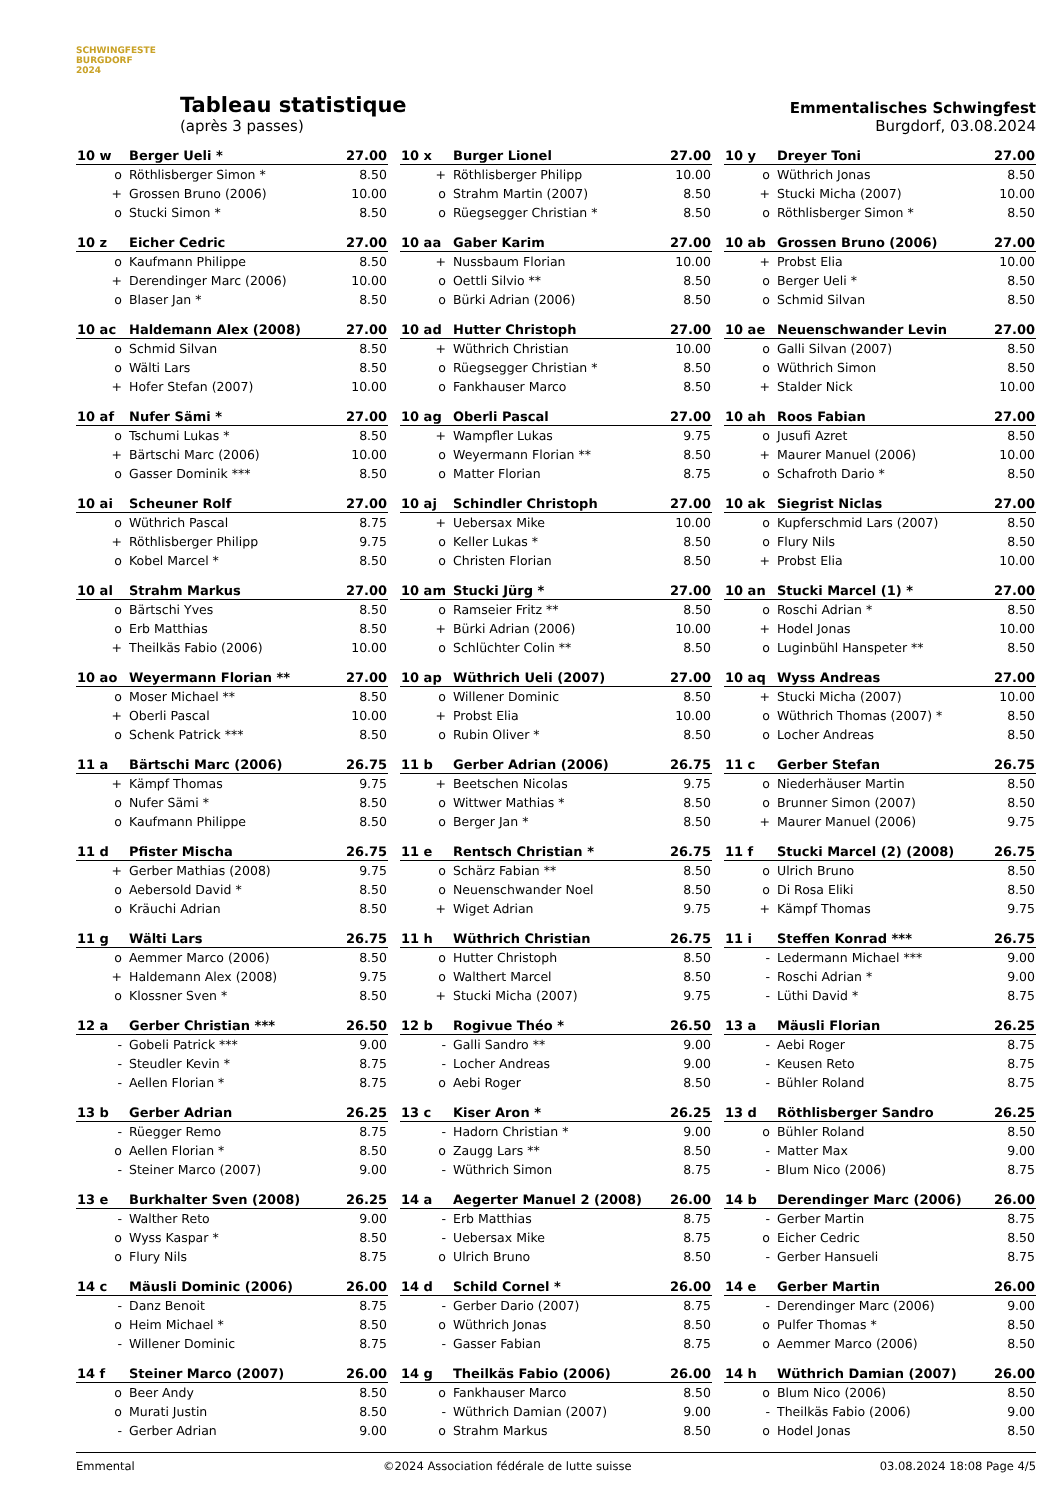SCHWINGFESTE BURGDORF 2024
Tableau statistique
(après 3 passes)
Emmentalisches Schwingfest
Burgdorf, 03.08.2024
| 10 w | Berger Ueli * | 27.00 |
| --- | --- | --- |
| o | Röthlisberger Simon * | 8.50 |
| + | Grossen Bruno (2006) | 10.00 |
| o | Stucki Simon * | 8.50 |
| 10 x | Burger Lionel | 27.00 |
| --- | --- | --- |
| + | Röthlisberger Philipp | 10.00 |
| o | Strahm Martin (2007) | 8.50 |
| o | Rüegsegger Christian * | 8.50 |
| 10 y | Dreyer Toni | 27.00 |
| --- | --- | --- |
| o | Wüthrich Jonas | 8.50 |
| + | Stucki Micha (2007) | 10.00 |
| o | Röthlisberger Simon * | 8.50 |
| 10 z | Eicher Cedric | 27.00 |
| --- | --- | --- |
| o | Kaufmann Philippe | 8.50 |
| + | Derendinger Marc (2006) | 10.00 |
| o | Blaser Jan * | 8.50 |
| 10 aa | Gaber Karim | 27.00 |
| --- | --- | --- |
| + | Nussbaum Florian | 10.00 |
| o | Oettli Silvio ** | 8.50 |
| o | Bürki Adrian (2006) | 8.50 |
| 10 ab | Grossen Bruno (2006) | 27.00 |
| --- | --- | --- |
| + | Probst Elia | 10.00 |
| o | Berger Ueli * | 8.50 |
| o | Schmid Silvan | 8.50 |
| 10 ac | Haldemann Alex (2008) | 27.00 |
| --- | --- | --- |
| o | Schmid Silvan | 8.50 |
| o | Wälti Lars | 8.50 |
| + | Hofer Stefan (2007) | 10.00 |
| 10 ad | Hutter Christoph | 27.00 |
| --- | --- | --- |
| + | Wüthrich Christian | 10.00 |
| o | Rüegsegger Christian * | 8.50 |
| o | Fankhauser Marco | 8.50 |
| 10 ae | Neuenschwander Levin | 27.00 |
| --- | --- | --- |
| o | Galli Silvan (2007) | 8.50 |
| o | Wüthrich Simon | 8.50 |
| + | Stalder Nick | 10.00 |
| 10 af | Nufer Sämi * | 27.00 |
| --- | --- | --- |
| o | Tschumi Lukas * | 8.50 |
| + | Bärtschi Marc (2006) | 10.00 |
| o | Gasser Dominik *** | 8.50 |
| 10 ag | Oberli Pascal | 27.00 |
| --- | --- | --- |
| + | Wampfler Lukas | 9.75 |
| o | Weyermann Florian ** | 8.50 |
| o | Matter Florian | 8.75 |
| 10 ah | Roos Fabian | 27.00 |
| --- | --- | --- |
| o | Jusufi Azret | 8.50 |
| + | Maurer Manuel (2006) | 10.00 |
| o | Schafroth Dario * | 8.50 |
| 10 ai | Scheuner Rolf | 27.00 |
| --- | --- | --- |
| o | Wüthrich Pascal | 8.75 |
| + | Röthlisberger Philipp | 9.75 |
| o | Kobel Marcel * | 8.50 |
| 10 aj | Schindler Christoph | 27.00 |
| --- | --- | --- |
| + | Uebersax Mike | 10.00 |
| o | Keller Lukas * | 8.50 |
| o | Christen Florian | 8.50 |
| 10 ak | Siegrist Niclas | 27.00 |
| --- | --- | --- |
| o | Kupferschmid Lars (2007) | 8.50 |
| o | Flury Nils | 8.50 |
| + | Probst Elia | 10.00 |
| 10 al | Strahm Markus | 27.00 |
| --- | --- | --- |
| o | Bärtschi Yves | 8.50 |
| o | Erb Matthias | 8.50 |
| + | Theilkäs Fabio (2006) | 10.00 |
| 10 am | Stucki Jürg * | 27.00 |
| --- | --- | --- |
| o | Ramseier Fritz ** | 8.50 |
| + | Bürki Adrian (2006) | 10.00 |
| o | Schlüchter Colin ** | 8.50 |
| 10 an | Stucki Marcel (1) * | 27.00 |
| --- | --- | --- |
| o | Roschi Adrian * | 8.50 |
| + | Hodel Jonas | 10.00 |
| o | Luginbühl Hanspeter ** | 8.50 |
| 10 ao | Weyermann Florian ** | 27.00 |
| --- | --- | --- |
| o | Moser Michael ** | 8.50 |
| + | Oberli Pascal | 10.00 |
| o | Schenk Patrick *** | 8.50 |
| 10 ap | Wüthrich Ueli (2007) | 27.00 |
| --- | --- | --- |
| o | Willener Dominic | 8.50 |
| + | Probst Elia | 10.00 |
| o | Rubin Oliver * | 8.50 |
| 10 aq | Wyss Andreas | 27.00 |
| --- | --- | --- |
| + | Stucki Micha (2007) | 10.00 |
| o | Wüthrich Thomas (2007) * | 8.50 |
| o | Locher Andreas | 8.50 |
| 11 a | Bärtschi Marc (2006) | 26.75 |
| --- | --- | --- |
| + | Kämpf Thomas | 9.75 |
| o | Nufer Sämi * | 8.50 |
| o | Kaufmann Philippe | 8.50 |
| 11 b | Gerber Adrian (2006) | 26.75 |
| --- | --- | --- |
| + | Beetschen Nicolas | 9.75 |
| o | Wittwer Mathias * | 8.50 |
| o | Berger Jan * | 8.50 |
| 11 c | Gerber Stefan | 26.75 |
| --- | --- | --- |
| o | Niederhäuser Martin | 8.50 |
| o | Brunner Simon (2007) | 8.50 |
| + | Maurer Manuel (2006) | 9.75 |
| 11 d | Pfister Mischa | 26.75 |
| --- | --- | --- |
| + | Gerber Mathias (2008) | 9.75 |
| o | Aebersold David * | 8.50 |
| o | Kräuchi Adrian | 8.50 |
| 11 e | Rentsch Christian * | 26.75 |
| --- | --- | --- |
| o | Schärz Fabian ** | 8.50 |
| o | Neuenschwander Noel | 8.50 |
| + | Wiget Adrian | 9.75 |
| 11 f | Stucki Marcel (2) (2008) | 26.75 |
| --- | --- | --- |
| o | Ulrich Bruno | 8.50 |
| o | Di Rosa Eliki | 8.50 |
| + | Kämpf Thomas | 9.75 |
| 11 g | Wälti Lars | 26.75 |
| --- | --- | --- |
| o | Aemmer Marco (2006) | 8.50 |
| + | Haldemann Alex (2008) | 9.75 |
| o | Klossner Sven * | 8.50 |
| 11 h | Wüthrich Christian | 26.75 |
| --- | --- | --- |
| o | Hutter Christoph | 8.50 |
| o | Walthert Marcel | 8.50 |
| + | Stucki Micha (2007) | 9.75 |
| 11 i | Steffen Konrad *** | 26.75 |
| --- | --- | --- |
| - | Ledermann Michael *** | 9.00 |
| - | Roschi Adrian * | 9.00 |
| - | Lüthi David * | 8.75 |
| 12 a | Gerber Christian *** | 26.50 |
| --- | --- | --- |
| - | Gobeli Patrick *** | 9.00 |
| - | Steudler Kevin * | 8.75 |
| - | Aellen Florian * | 8.75 |
| 12 b | Rogivue Théo * | 26.50 |
| --- | --- | --- |
| - | Galli Sandro ** | 9.00 |
| - | Locher Andreas | 9.00 |
| o | Aebi Roger | 8.50 |
| 13 a | Mäusli Florian | 26.25 |
| --- | --- | --- |
| - | Aebi Roger | 8.75 |
| - | Keusen Reto | 8.75 |
| - | Bühler Roland | 8.75 |
| 13 b | Gerber Adrian | 26.25 |
| --- | --- | --- |
| - | Rüegger Remo | 8.75 |
| o | Aellen Florian * | 8.50 |
| - | Steiner Marco (2007) | 9.00 |
| 13 c | Kiser Aron * | 26.25 |
| --- | --- | --- |
| - | Hadorn Christian * | 9.00 |
| o | Zaugg Lars ** | 8.50 |
| - | Wüthrich Simon | 8.75 |
| 13 d | Röthlisberger Sandro | 26.25 |
| --- | --- | --- |
| o | Bühler Roland | 8.50 |
| - | Matter Max | 9.00 |
| - | Blum Nico (2006) | 8.75 |
| 13 e | Burkhalter Sven (2008) | 26.25 |
| --- | --- | --- |
| - | Walther Reto | 9.00 |
| o | Wyss Kaspar * | 8.50 |
| o | Flury Nils | 8.75 |
| 14 a | Aegerter Manuel 2 (2008) | 26.00 |
| --- | --- | --- |
| - | Erb Matthias | 8.75 |
| - | Uebersax Mike | 8.75 |
| o | Ulrich Bruno | 8.50 |
| 14 b | Derendinger Marc (2006) | 26.00 |
| --- | --- | --- |
| - | Gerber Martin | 8.75 |
| o | Eicher Cedric | 8.50 |
| - | Gerber Hansueli | 8.75 |
| 14 c | Mäusli Dominic (2006) | 26.00 |
| --- | --- | --- |
| - | Danz Benoit | 8.75 |
| o | Heim Michael * | 8.50 |
| - | Willener Dominic | 8.75 |
| 14 d | Schild Cornel * | 26.00 |
| --- | --- | --- |
| - | Gerber Dario (2007) | 8.75 |
| o | Wüthrich Jonas | 8.50 |
| - | Gasser Fabian | 8.75 |
| 14 e | Gerber Martin | 26.00 |
| --- | --- | --- |
| - | Derendinger Marc (2006) | 9.00 |
| o | Pulfer Thomas * | 8.50 |
| o | Aemmer Marco (2006) | 8.50 |
| 14 f | Steiner Marco (2007) | 26.00 |
| --- | --- | --- |
| o | Beer Andy | 8.50 |
| o | Murati Justin | 8.50 |
| - | Gerber Adrian | 9.00 |
| 14 g | Theilkäs Fabio (2006) | 26.00 |
| --- | --- | --- |
| o | Fankhauser Marco | 8.50 |
| - | Wüthrich Damian (2007) | 9.00 |
| o | Strahm Markus | 8.50 |
| 14 h | Wüthrich Damian (2007) | 26.00 |
| --- | --- | --- |
| o | Blum Nico (2006) | 8.50 |
| - | Theilkäs Fabio (2006) | 9.00 |
| o | Hodel Jonas | 8.50 |
Emmental ©2024 Association fédérale de lutte suisse 03.08.2024 18:08 Page 4/5